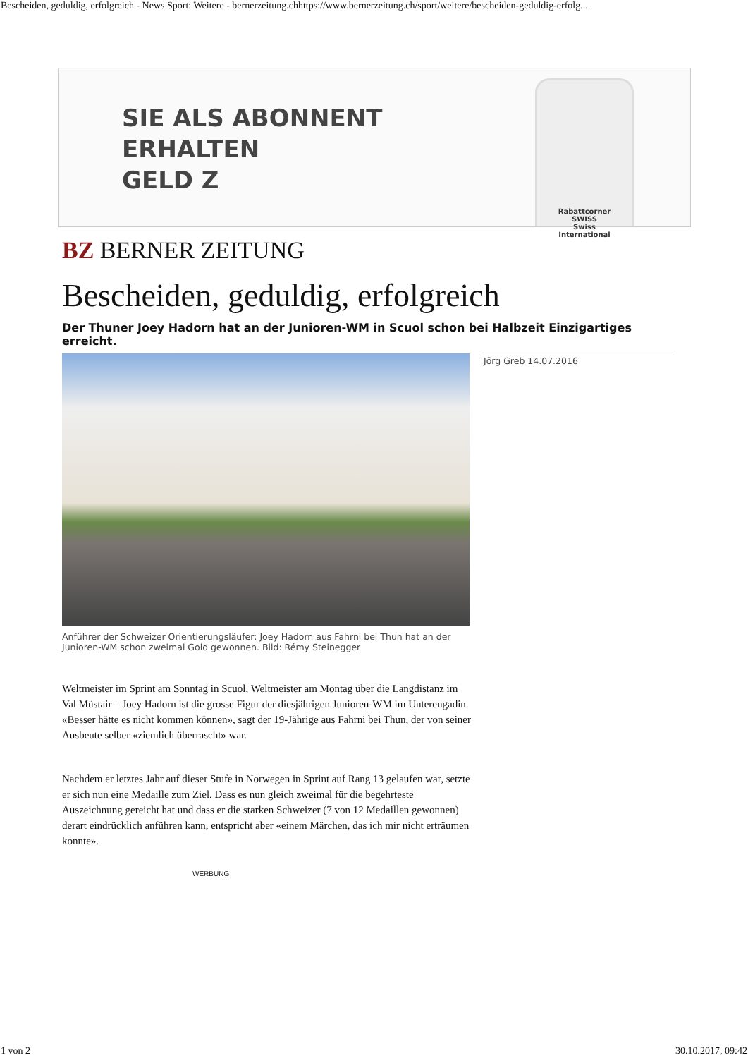Bescheiden, geduldig, erfolgreich - News Sport: Weitere - bernerzeitung.chhttps://www.bernerzeitung.ch/sport/weitere/bescheiden-geduldig-erfolg...
SIE ALS ABONNENT
ERHALTEN
GELD Z
Rabattcorner
SWISS
Swiss
International
BZ BERNER ZEITUNG
Bescheiden, geduldig, erfolgreich
Der Thuner Joey Hadorn hat an der Junioren-WM in Scuol schon bei Halbzeit Einzigartiges erreicht.
Anführer der Schweizer Orientierungsläufer: Joey Hadorn aus Fahrni bei Thun hat an der Junioren-WM schon zweimal Gold gewonnen. Bild: Rémy Steinegger
Jörg Greb 14.07.2016
Weltmeister im Sprint am Sonntag in Scuol, Weltmeister am Montag über die Langdistanz im Val Müstair – Joey Hadorn ist die grosse Figur der diesjährigen Junioren-WM im Unterengadin. «Besser hätte es nicht kommen können», sagt der 19-Jährige aus Fahrni bei Thun, der von seiner Ausbeute selber «ziemlich überrascht» war.
Nachdem er letztes Jahr auf dieser Stufe in Norwegen in Sprint auf Rang 13 gelaufen war, setzte er sich nun eine Medaille zum Ziel. Dass es nun gleich zweimal für die begehrteste Auszeichnung gereicht hat und dass er die starken Schweizer (7 von 12 Medaillen gewonnen) derart eindrücklich anführen kann, entspricht aber «einem Märchen, das ich mir nicht erträumen konnte».
WERBUNG
1 von 2 30.10.2017, 09:42